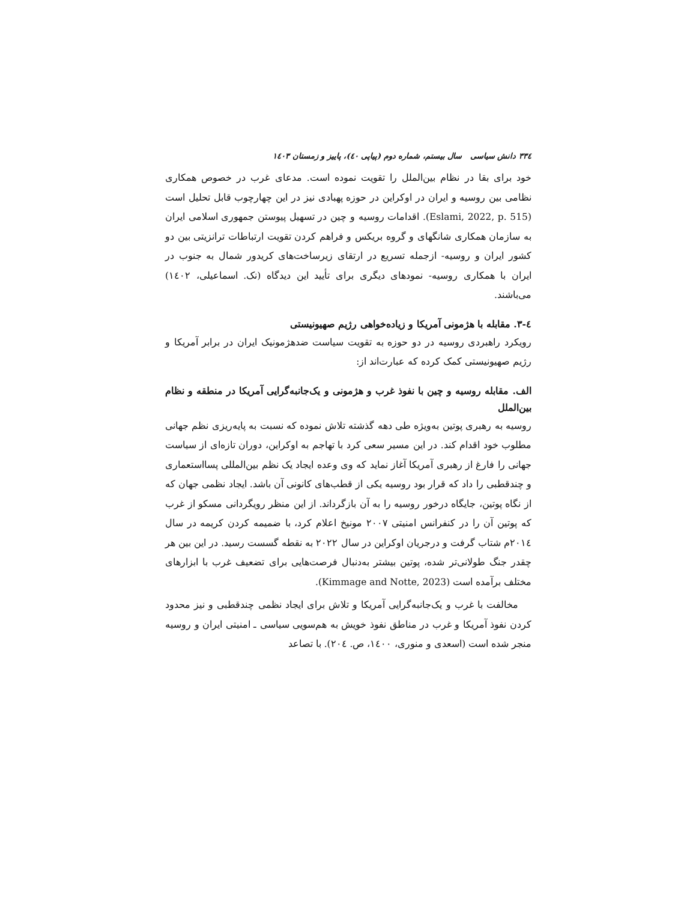۳۳٤ دانش سیاسی سال بیستم، شماره دوم (پیاپی ٤٠)، پاییز و زمستان ۱٤٠۳
خود برای بقا در نظام بین‌الملل را تقویت نموده است. مدعای غرب در خصوص همکاری نظامی بین روسیه و ایران در اوکراین در حوزه پهبادی نیز در این چهارچوب قابل تحلیل است (Eslami, 2022, p. 515). اقدامات روسیه و چین در تسهیل پیوستن جمهوری اسلامی ایران به سازمان همکاری شانگهای و گروه بریکس و فراهم کردن تقویت ارتباطات ترانزیتی بین دو کشور ایران و روسیه- ازجمله تسریع در ارتقای زیرساخت‌های کریدور شمال به جنوب در ایران با همکاری روسیه- نمودهای دیگری برای تأیید این دیدگاه (نک. اسماعیلی، ۱٤٠۲) می‌باشند.
٤-۳. مقابله با هژمونی آمریکا و زیاده‌خواهی رژیم صهیونیستی
رویکرد راهبردی روسیه در دو حوزه به تقویت سیاست ضدهژمونیک ایران در برابر آمریکا و رژیم صهیونیستی کمک کرده که عبارت‌اند از:
الف. مقابله روسیه و چین با نفوذ غرب و هژمونی و یک‌جانبه‌گرایی آمریکا در منطقه و نظام بین‌الملل
روسیه به رهبری پوتین به‌ویژه طی دهه گذشته تلاش نموده که نسبت به پایه‌ریزی نظم جهانی مطلوب خود اقدام کند. در این مسیر سعی کرد با تهاجم به اوکراین، دوران تازه‌ای از سیاست جهانی را فارغ از رهبری آمریکا آغاز نماید که وی وعده ایجاد یک نظم بین‌المللی پسااستعماری و چندقطبی را داد که قرار بود روسیه یکی از قطب‌های کانونی آن باشد. ایجاد نظمی جهان که از نگاه پوتین، جایگاه درخور روسیه را به آن بازگرداند. از این منظر رویگردانی مسکو از غرب که پوتین آن را در کنفرانس امنیتی ۲٠٠۷ مونیخ اعلام کرد، با ضمیمه کردن کریمه در سال ۲٠۱٤م شتاب گرفت و درجریان اوکراین در سال ۲٠۲۲ به نقطه گسست رسید. در این بین هر چقدر جنگ طولانی‌تر شده، پوتین بیشتر به‌دنبال فرصت‌هایی برای تضعیف غرب با ابزارهای مختلف برآمده است (Kimmage and Notte, 2023).
مخالفت با غرب و یک‌جانبه‌گرایی آمریکا و تلاش برای ایجاد نظمی چندقطبی و نیز محدود کردن نفوذ آمریکا و غرب در مناطق نفوذ خویش به هم‌سویی سیاسی ـ امنیتی ایران و روسیه منجر شده است (اسعدی و منوری، ۱٤٠٠، ص. ۲٠٤). با تصاعد